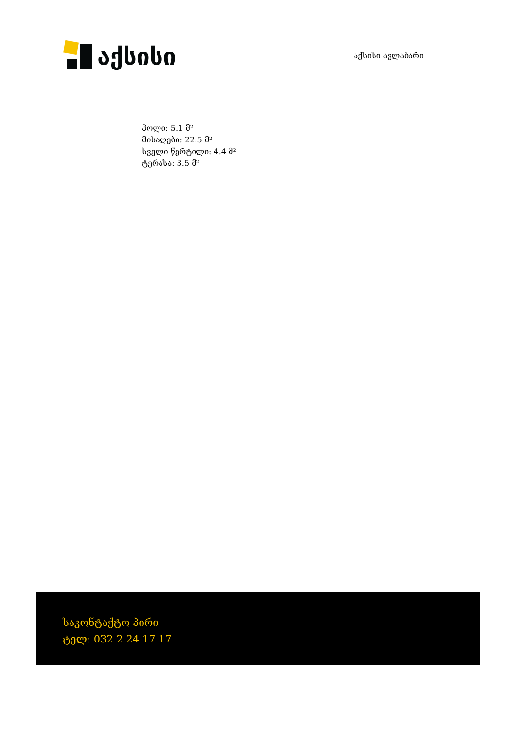აქსისი
აქსისი ავლაბარი
ჰოლი: 5.1 მ²
მისაღები: 22.5 მ²
სველი წერტილი: 4.4 მ²
ტერასა: 3.5 მ²
საკონტაქტო პირი
ტელ: 032 2 24 17 17